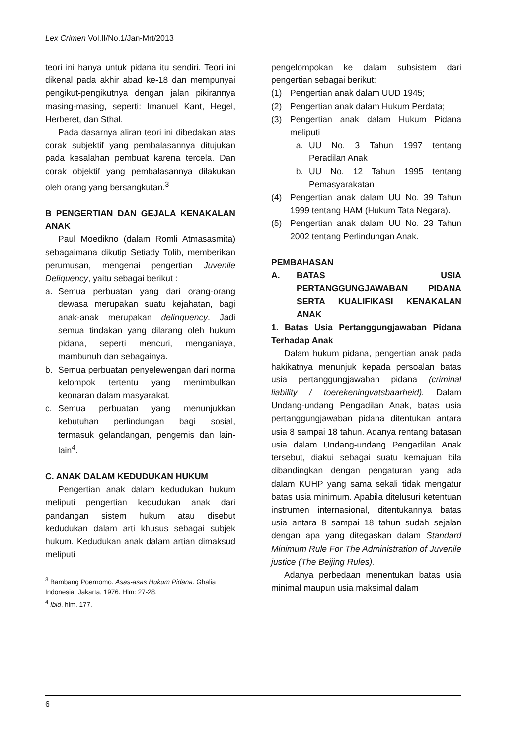Lex Crimen Vol.II/No.1/Jan-Mrt/2013
teori ini hanya untuk pidana itu sendiri. Teori ini dikenal pada akhir abad ke-18 dan mempunyai pengikut-pengikutnya dengan jalan pikirannya masing-masing, seperti: Imanuel Kant, Hegel, Herberet, dan Sthal.
Pada dasarnya aliran teori ini dibedakan atas corak subjektif yang pembalasannya ditujukan pada kesalahan pembuat karena tercela. Dan corak objektif yang pembalasannya dilakukan oleh orang yang bersangkutan.<sup>3</sup>
B PENGERTIAN DAN GEJALA KENAKALAN ANAK
Paul Moedikno (dalam Romli Atmasasmita) sebagaimana dikutip Setiady Tolib, memberikan perumusan, mengenai pengertian Juvenile Deliquency, yaitu sebagai berikut :
a. Semua perbuatan yang dari orang-orang dewasa merupakan suatu kejahatan, bagi anak-anak merupakan delinquency. Jadi semua tindakan yang dilarang oleh hukum pidana, seperti mencuri, menganiaya, mambunuh dan sebagainya.
b. Semua perbuatan penyelewengan dari norma kelompok tertentu yang menimbulkan keonaran dalam masyarakat.
c. Semua perbuatan yang menunjukkan kebutuhan perlindungan bagi sosial, termasuk gelandangan, pengemis dan lain-lain<sup>4</sup>.
C. ANAK DALAM KEDUDUKAN HUKUM
Pengertian anak dalam kedudukan hukum meliputi pengertian kedudukan anak dari pandangan sistem hukum atau disebut kedudukan dalam arti khusus sebagai subjek hukum. Kedudukan anak dalam artian dimaksud meliputi
<sup>3</sup> Bambang Poernomo. Asas-asas Hukum Pidana. Ghalia Indonesia: Jakarta, 1976. Hlm: 27-28.
<sup>4</sup> Ibid, hlm. 177.
pengelompokan ke dalam subsistem dari pengertian sebagai berikut:
(1) Pengertian anak dalam UUD 1945;
(2) Pengertian anak dalam Hukum Perdata;
(3) Pengertian anak dalam Hukum Pidana meliputi
a. UU No. 3 Tahun 1997 tentang Peradilan Anak
b. UU No. 12 Tahun 1995 tentang Pemasyarakatan
(4) Pengertian anak dalam UU No. 39 Tahun 1999 tentang HAM (Hukum Tata Negara).
(5) Pengertian anak dalam UU No. 23 Tahun 2002 tentang Perlindungan Anak.
PEMBAHASAN
A. BATAS USIA PERTANGGUNGJAWABAN PIDANA SERTA KUALIFIKASI KENAKALAN ANAK
1. Batas Usia Pertanggungjawaban Pidana Terhadap Anak
Dalam hukum pidana, pengertian anak pada hakikatnya menunjuk kepada persoalan batas usia pertanggungjawaban pidana (criminal liability / toerekeningvatsbaarheid). Dalam Undang-undang Pengadilan Anak, batas usia pertanggungjawaban pidana ditentukan antara usia 8 sampai 18 tahun. Adanya rentang batasan usia dalam Undang-undang Pengadilan Anak tersebut, diakui sebagai suatu kemajuan bila dibandingkan dengan pengaturan yang ada dalam KUHP yang sama sekali tidak mengatur batas usia minimum. Apabila ditelusuri ketentuan instrumen internasional, ditentukannya batas usia antara 8 sampai 18 tahun sudah sejalan dengan apa yang ditegaskan dalam Standard Minimum Rule For The Administration of Juvenile justice (The Beijing Rules).
Adanya perbedaan menentukan batas usia minimal maupun usia maksimal dalam
6